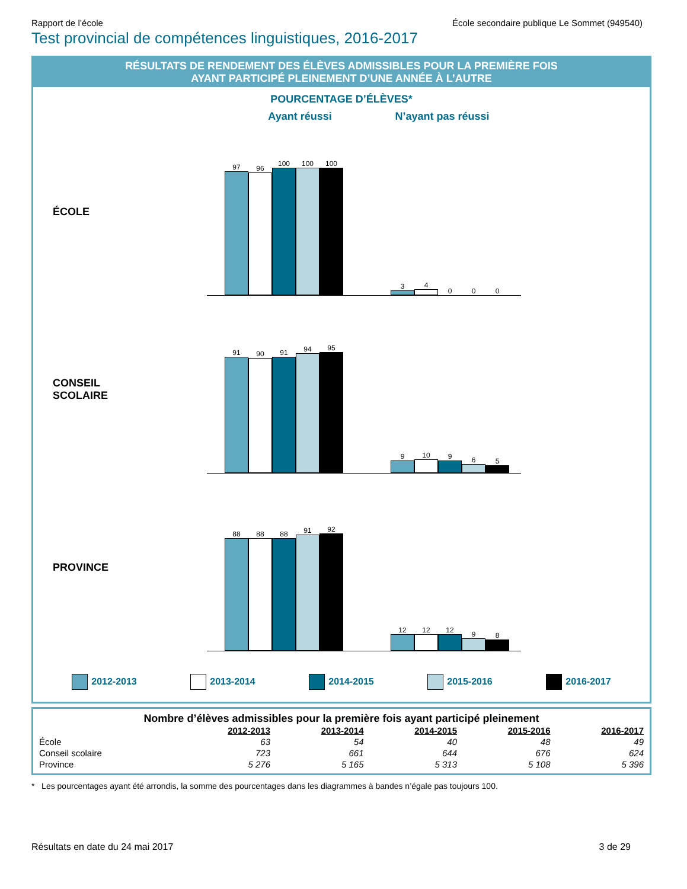Rapport de l’école École secondaire publique Le Sommet (949540)
Test provincial de compétences linguistiques, 2016-2017
RÉSULTATS DE RENDEMENT DES ÉLÈVES ADMISSIBLES POUR LA PREMIÈRE FOIS
AYANT PARTICIPÉ PLEINEMENT D’UNE ANNÉE À L’AUTRE
POURCENTAGE D’ÉLÈVES*
Ayant réussi N’ayant pas réussi
ÉCOLE
97
96
100
100
100
3
4
0
0
0
CONSEIL
SCOLAIRE
91
90
91
94
95
9
10
9
6
5
PROVINCE
88
88
88
91
92
12
12
12
9
8
2012-2013 2013-2014 2014-2015 2015-2016 2016-2017
Nombre d’élèves admissibles pour la première fois ayant participé pleinement
| | 2012-2013 | 2013-2014 | 2014-2015 | 2015-2016 | 2016-2017 |
| --- | --- | --- | --- | --- | --- |
| École | 63 | 54 | 40 | 48 | 49 |
| Conseil scolaire | 723 | 661 | 644 | 676 | 624 |
| Province | 5 276 | 5 165 | 5 313 | 5 108 | 5 396 |
* Les pourcentages ayant été arrondis, la somme des pourcentages dans les diagrammes à bandes n’égale pas toujours 100.
Résultats en date du 24 mai 2017 3 de 29